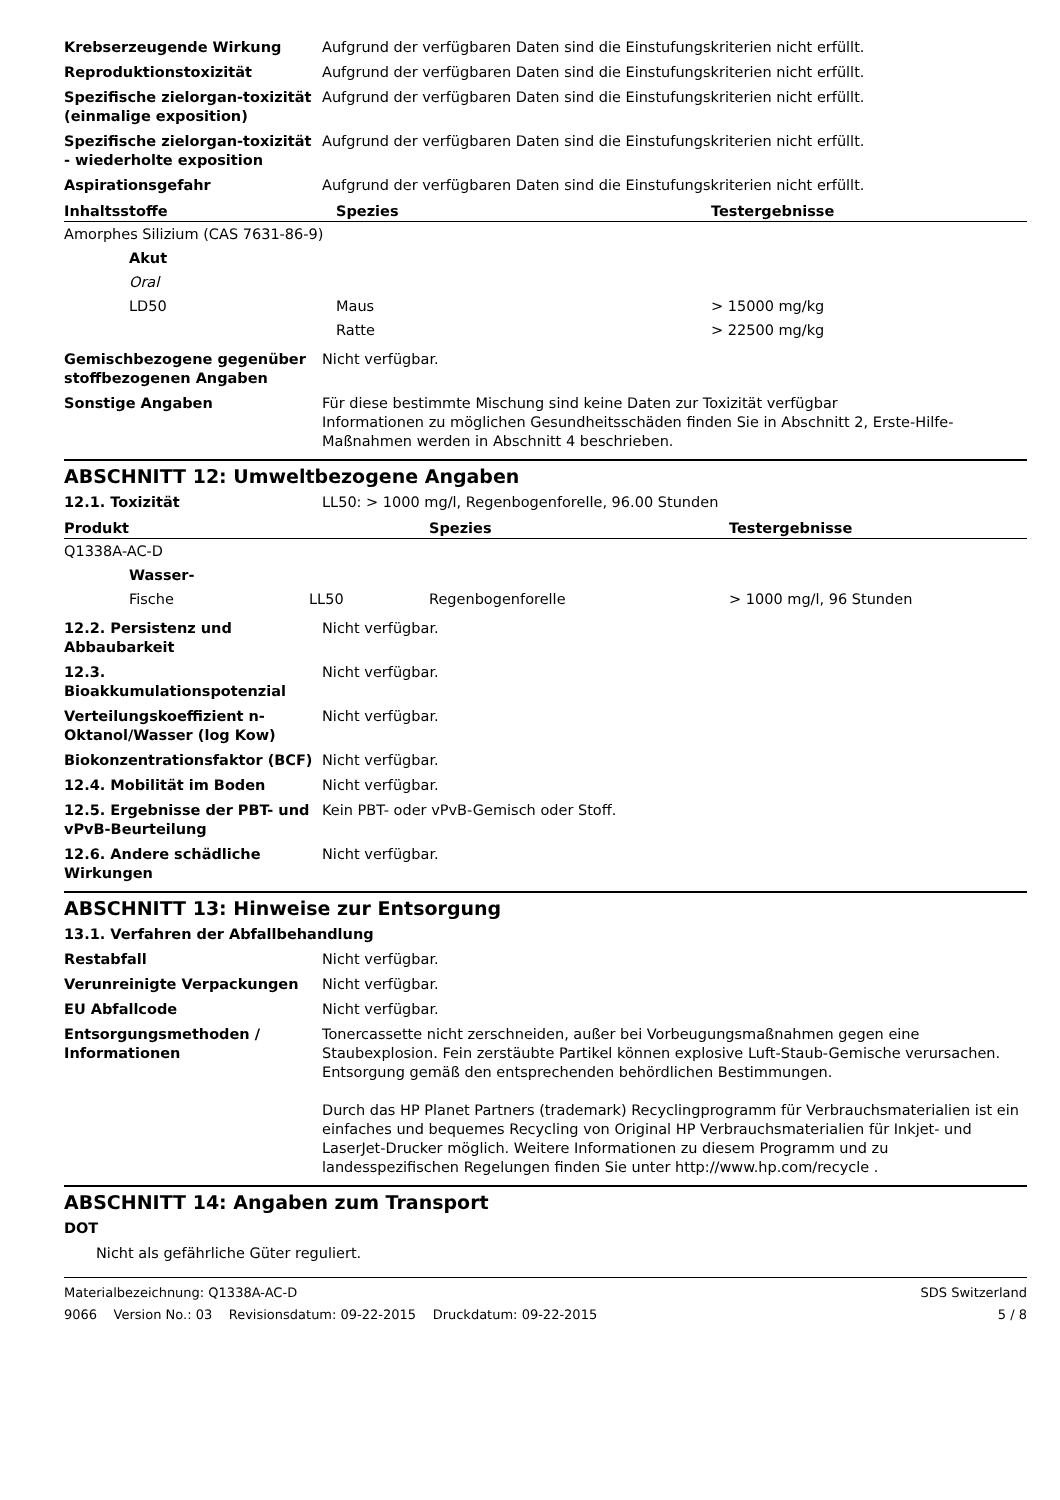Krebserzeugende Wirkung Aufgrund der verfügbaren Daten sind die Einstufungskriterien nicht erfüllt.
Reproduktionstoxizität Aufgrund der verfügbaren Daten sind die Einstufungskriterien nicht erfüllt.
Spezifische zielorgan-toxizität (einmalige exposition)
Aufgrund der verfügbaren Daten sind die Einstufungskriterien nicht erfüllt.
Spezifische zielorgan-toxizität - wiederholte exposition
Aufgrund der verfügbaren Daten sind die Einstufungskriterien nicht erfüllt.
Aspirationsgefahr Aufgrund der verfügbaren Daten sind die Einstufungskriterien nicht erfüllt.
| Inhaltsstoffe | Spezies | Testergebnisse |
| --- | --- | --- |
| Amorphes Silizium (CAS 7631-86-9) | | |
| Akut | | |
| Oral | | |
| LD50 | Maus | > 15000 mg/kg |
| | Ratte | > 22500 mg/kg |
Gemischbezogene gegenüber stoffbezogenen Angaben
Nicht verfügbar.
Sonstige Angaben Für diese bestimmte Mischung sind keine Daten zur Toxizität verfügbar
Informationen zu möglichen Gesundheitsschäden finden Sie in Abschnitt 2, Erste-Hilfe-Maßnahmen werden in Abschnitt 4 beschrieben.
ABSCHNITT 12: Umweltbezogene Angaben
12.1. Toxizität LL50: > 1000 mg/l, Regenbogenforelle, 96.00 Stunden
| Produkt | | Spezies | Testergebnisse |
| --- | --- | --- | --- |
| Q1338A-AC-D | | | |
| Wasser- | | | |
| Fische | LL50 | Regenbogenforelle | > 1000 mg/l, 96 Stunden |
12.2. Persistenz und Abbaubarkeit
Nicht verfügbar.
12.3. Bioakkumulationspotenzial
Nicht verfügbar.
Verteilungskoeffizient n-Oktanol/Wasser (log Kow)
Nicht verfügbar.
Biokonzentrationsfaktor (BCF) Nicht verfügbar.
12.4. Mobilität im Boden Nicht verfügbar.
12.5. Ergebnisse der PBT- und vPvB-Beurteilung
Kein PBT- oder vPvB-Gemisch oder Stoff.
12.6. Andere schädliche Wirkungen
Nicht verfügbar.
ABSCHNITT 13: Hinweise zur Entsorgung
13.1. Verfahren der Abfallbehandlung
Restabfall Nicht verfügbar.
Verunreinigte Verpackungen Nicht verfügbar.
EU Abfallcode Nicht verfügbar.
Entsorgungsmethoden / Informationen
Tonercassette nicht zerschneiden, außer bei Vorbeugungsmaßnahmen gegen eine Staubexplosion. Fein zerstäubte Partikel können explosive Luft-Staub-Gemische verursachen. Entsorgung gemäß den entsprechenden behördlichen Bestimmungen.
Durch das HP Planet Partners (trademark) Recyclingprogramm für Verbrauchsmaterialien ist ein einfaches und bequemes Recycling von Original HP Verbrauchsmaterialien für Inkjet- und LaserJet-Drucker möglich. Weitere Informationen zu diesem Programm und zu landesspezifischen Regelungen finden Sie unter http://www.hp.com/recycle .
ABSCHNITT 14: Angaben zum Transport
DOT
Nicht als gefährliche Güter reguliert.
Materialbezeichnung: Q1338A-AC-D
9066 Version No.: 03 Revisionsdatum: 09-22-2015 Druckdatum: 09-22-2015
SDS Switzerland
5 / 8